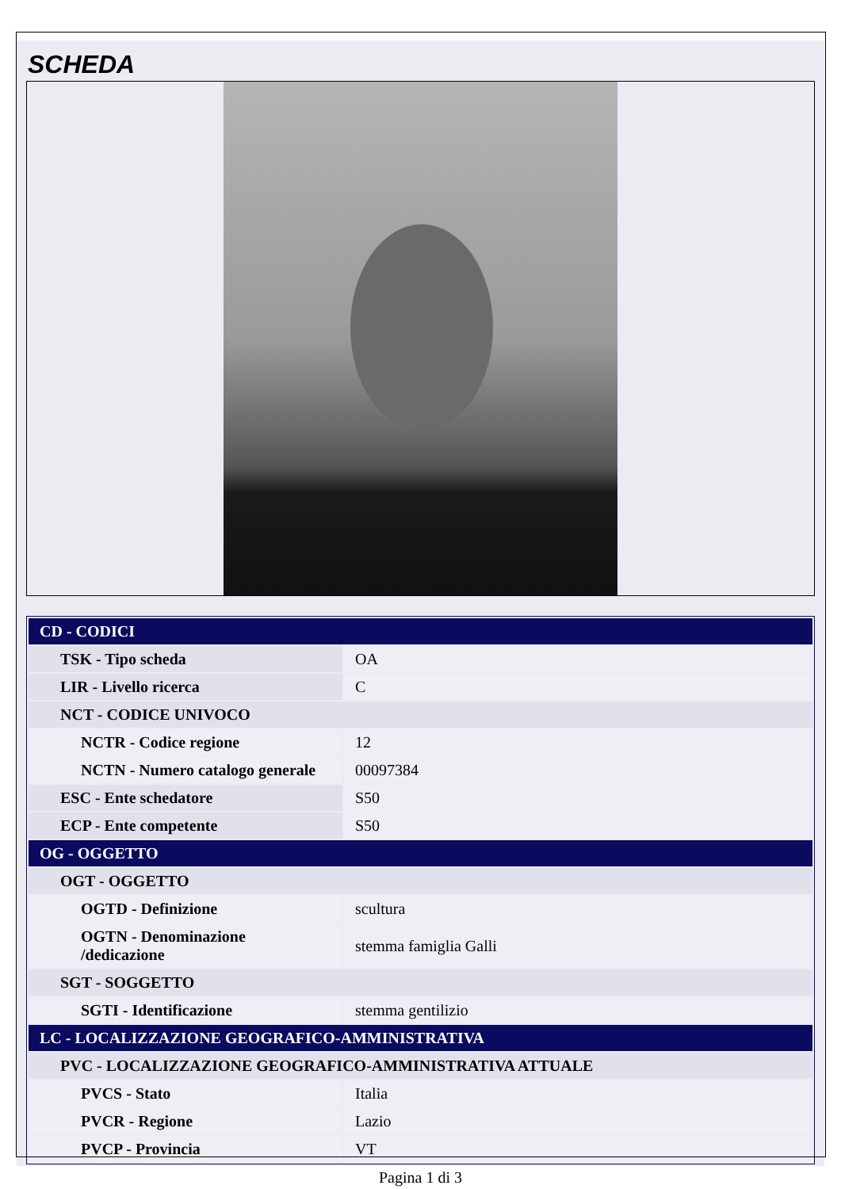SCHEDA
| CD - CODICI | |
| TSK - Tipo scheda | OA |
| LIR - Livello ricerca | C |
| NCT - CODICE UNIVOCO | |
| NCTR - Codice regione | 12 |
| NCTN - Numero catalogo generale | 00097384 |
| ESC - Ente schedatore | S50 |
| ECP - Ente competente | S50 |
| OG - OGGETTO | |
| OGT - OGGETTO | |
| OGTD - Definizione | scultura |
| OGTN - Denominazione /dedicazione | stemma famiglia Galli |
| SGT - SOGGETTO | |
| SGTI - Identificazione | stemma gentilizio |
| LC - LOCALIZZAZIONE GEOGRAFICO-AMMINISTRATIVA | |
| PVC - LOCALIZZAZIONE GEOGRAFICO-AMMINISTRATIVA ATTUALE | |
| PVCS - Stato | Italia |
| PVCR - Regione | Lazio |
| PVCP - Provincia | VT |
Pagina 1 di 3